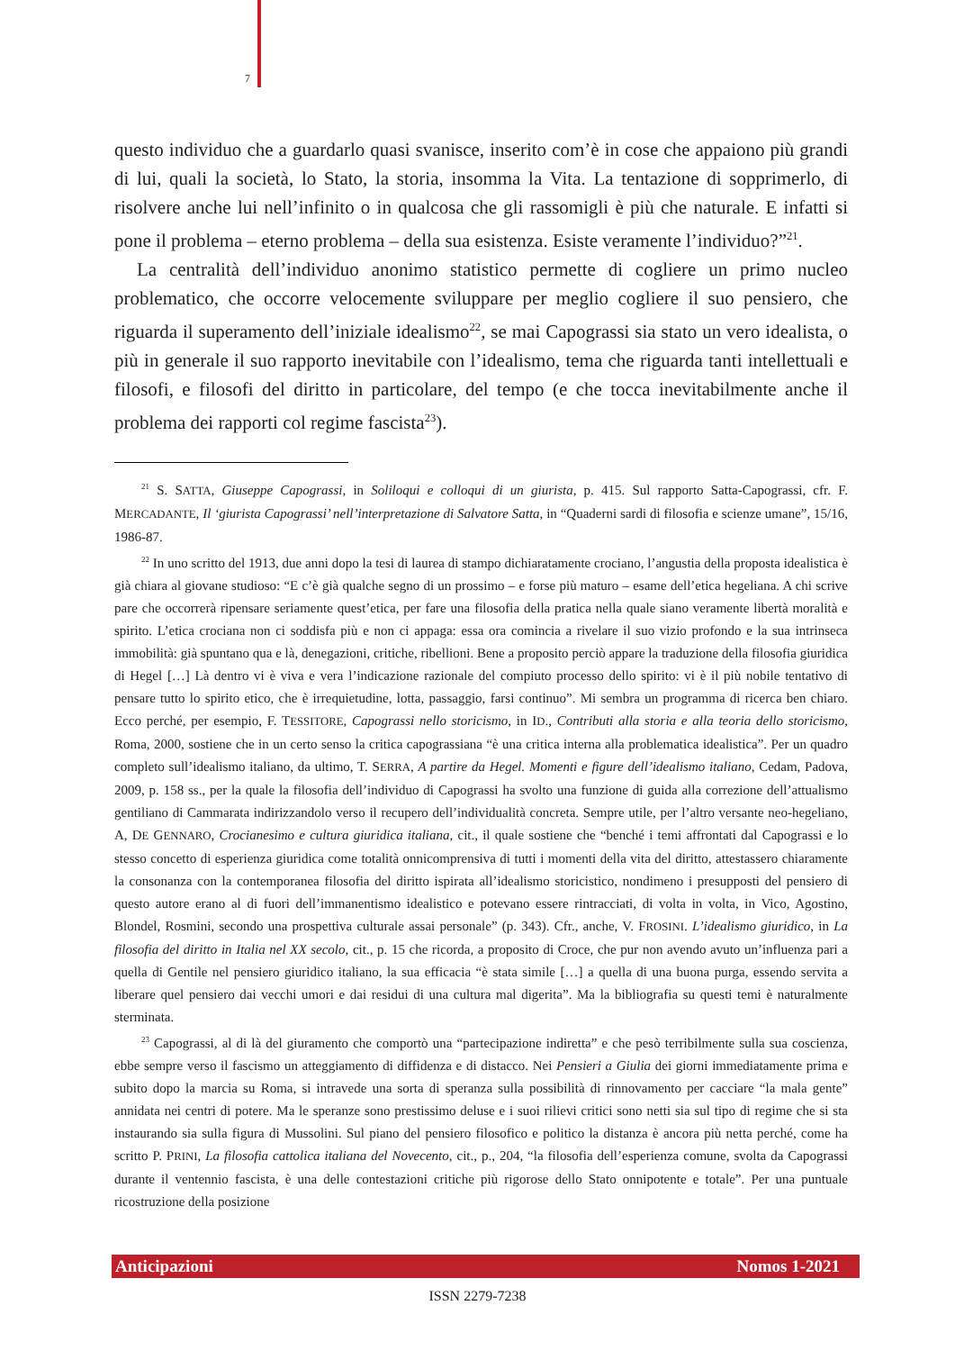7
questo individuo che a guardarlo quasi svanisce, inserito com’è in cose che appaiono più grandi di lui, quali la società, lo Stato, la storia, insomma la Vita. La tentazione di sopprimerlo, di risolvere anche lui nell’infinito o in qualcosa che gli rassomigli è più che naturale. E infatti si pone il problema – eterno problema – della sua esistenza. Esiste veramente l’individuo?”<sup>21</sup>.
La centralità dell’individuo anonimo statistico permette di cogliere un primo nucleo problematico, che occorre velocemente sviluppare per meglio cogliere il suo pensiero, che riguarda il superamento dell’iniziale idealismo<sup>22</sup>, se mai Capograssi sia stato un vero idealista, o più in generale il suo rapporto inevitabile con l’idealismo, tema che riguarda tanti intellettuali e filosofi, e filosofi del diritto in particolare, del tempo (e che tocca inevitabilmente anche il problema dei rapporti col regime fascista<sup>23</sup>).
<sup>21</sup> S. SATTA, Giuseppe Capograssi, in Soliloqui e colloqui di un giurista, p. 415. Sul rapporto Satta-Capograssi, cfr. F. MERCADANTE, Il ‘giurista Capograssi’ nell’interpretazione di Salvatore Satta, in “Quaderni sardi di filosofia e scienze umane”, 15/16, 1986-87.
<sup>22</sup> In uno scritto del 1913, due anni dopo la tesi di laurea di stampo dichiaratamente crociano, l’angustia della proposta idealistica è già chiara al giovane studioso: “E c’è già qualche segno di un prossimo – e forse più maturo – esame dell’etica hegeliana. A chi scrive pare che occorrerà ripensare seriamente quest’etica, per fare una filosofia della pratica nella quale siano veramente libertà moralità e spirito. L’etica crociana non ci soddisfa più e non ci appaga: essa ora comincia a rivelare il suo vizio profondo e la sua intrinseca immobilità: già spuntano qua e là, denegazioni, critiche, ribellioni. Bene a proposito perciò appare la traduzione della filosofia giuridica di Hegel […] Là dentro vi è viva e vera l’indicazione razionale del compiuto processo dello spirito: vi è il più nobile tentativo di pensare tutto lo spirito etico, che è irrequietudine, lotta, passaggio, farsi continuo”. Mi sembra un programma di ricerca ben chiaro. Ecco perché, per esempio, F. TESSITORE, Capograssi nello storicismo, in ID., Contributi alla storia e alla teoria dello storicismo, Roma, 2000, sostiene che in un certo senso la critica capograssiana “è una critica interna alla problematica idealistica”. Per un quadro completo sull’idealismo italiano, da ultimo, T. SERRA, A partire da Hegel. Momenti e figure dell’idealismo italiano, Cedam, Padova, 2009, p. 158 ss., per la quale la filosofia dell’individuo di Capograssi ha svolto una funzione di guida alla correzione dell’attualismo gentiliano di Cammarata indirizzandolo verso il recupero dell’individualità concreta. Sempre utile, per l’altro versante neo-hegeliano, A, DE GENNARO, Crocianesimo e cultura giuridica italiana, cit., il quale sostiene che “benché i temi affrontati dal Capograssi e lo stesso concetto di esperienza giuridica come totalità onnicomprensiva di tutti i momenti della vita del diritto, attestassero chiaramente la consonanza con la contemporanea filosofia del diritto ispirata all’idealismo storicistico, nondimeno i presupposti del pensiero di questo autore erano al di fuori dell’immanentismo idealistico e potevano essere rintracciati, di volta in volta, in Vico, Agostino, Blondel, Rosmini, secondo una prospettiva culturale assai personale” (p. 343). Cfr., anche, V. FROSINI. L’idealismo giuridico, in La filosofia del diritto in Italia nel XX secolo, cit., p. 15 che ricorda, a proposito di Croce, che pur non avendo avuto un’influenza pari a quella di Gentile nel pensiero giuridico italiano, la sua efficacia “è stata simile […] a quella di una buona purga, essendo servita a liberare quel pensiero dai vecchi umori e dai residui di una cultura mal digerita”. Ma la bibliografia su questi temi è naturalmente sterminata.
<sup>23</sup> Capograssi, al di là del giuramento che comportò una “partecipazione indiretta” e che pesò terribilmente sulla sua coscienza, ebbe sempre verso il fascismo un atteggiamento di diffidenza e di distacco. Nei Pensieri a Giulia dei giorni immediatamente prima e subito dopo la marcia su Roma, si intravede una sorta di speranza sulla possibilità di rinnovamento per cacciare “la mala gente” annidata nei centri di potere. Ma le speranze sono prestissimo deluse e i suoi rilievi critici sono netti sia sul tipo di regime che si sta instaurando sia sulla figura di Mussolini. Sul piano del pensiero filosofico e politico la distanza è ancora più netta perché, come ha scritto P. PRINI, La filosofia cattolica italiana del Novecento, cit., p., 204, “la filosofia dell’esperienza comune, svolta da Capograssi durante il ventennio fascista, è una delle contestazioni critiche più rigorose dello Stato onnipotente e totale”. Per una puntuale ricostruzione della posizione
Anticipazioni Nomos 1-2021
ISSN 2279-7238